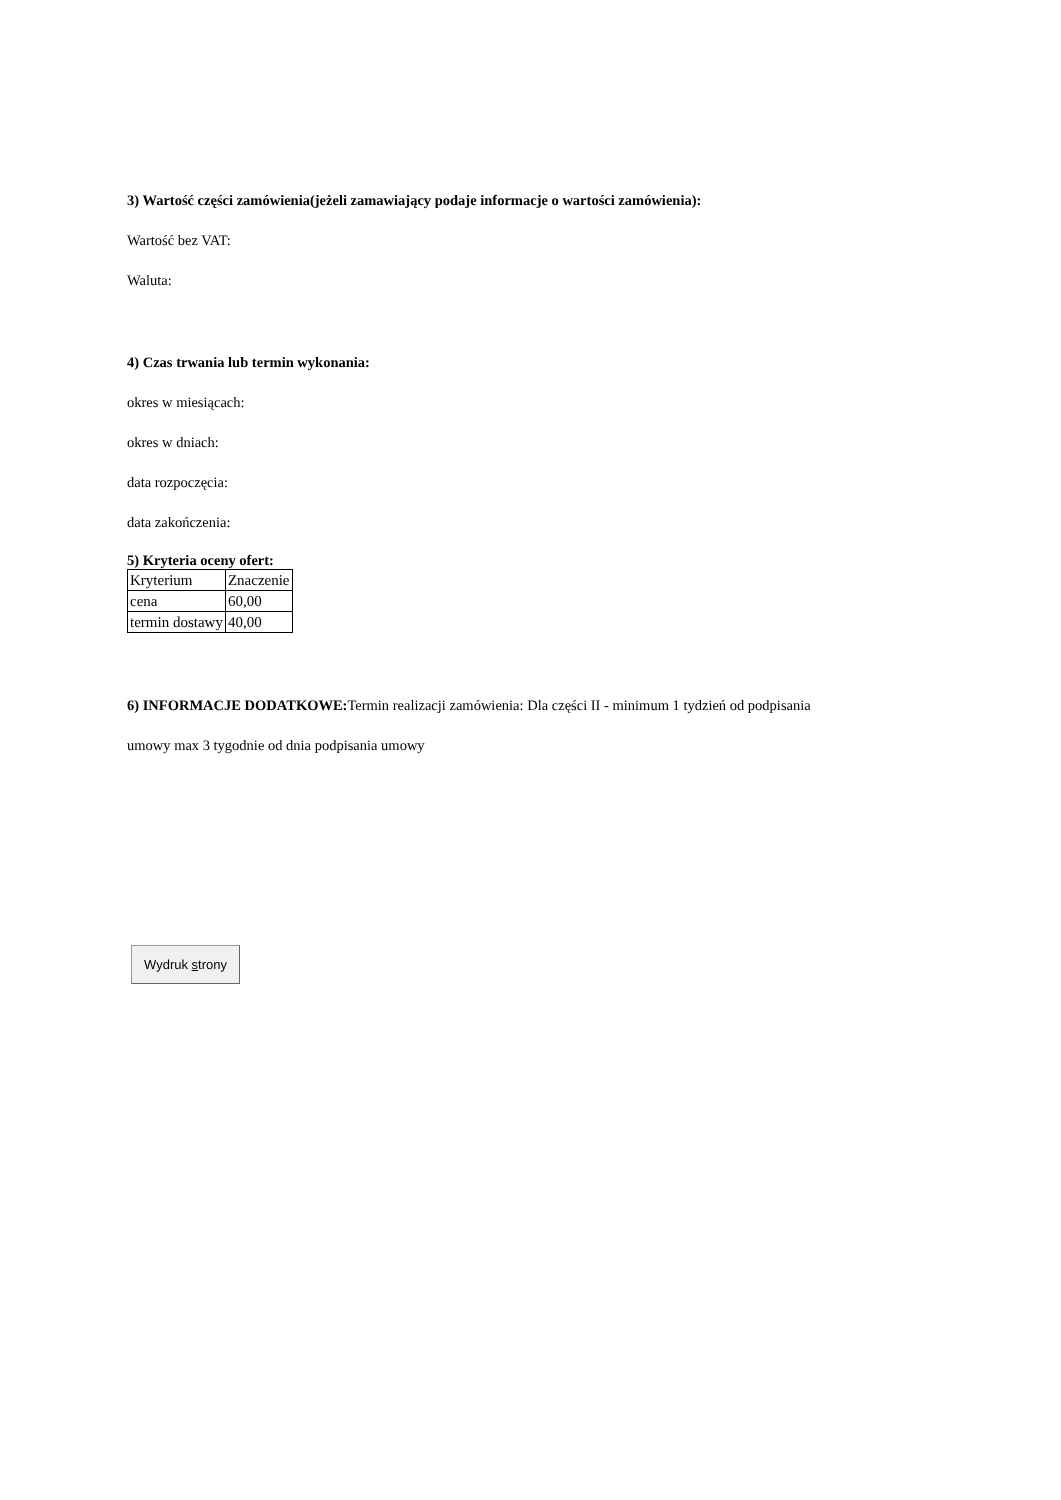3) Wartość części zamówienia(jeżeli zamawiający podaje informacje o wartości zamówienia):
Wartość bez VAT:
Waluta:
4) Czas trwania lub termin wykonania:
okres w miesiącach:
okres w dniach:
data rozpoczęcia:
data zakończenia:
5) Kryteria oceny ofert:
| Kryterium | Znaczenie |
| cena | 60,00 |
| termin dostawy | 40,00 |
6) INFORMACJE DODATKOWE: Termin realizacji zamówienia: Dla części II - minimum 1 tydzień od podpisania
umowy max 3 tygodnie od dnia podpisania umowy
Wydruk strony